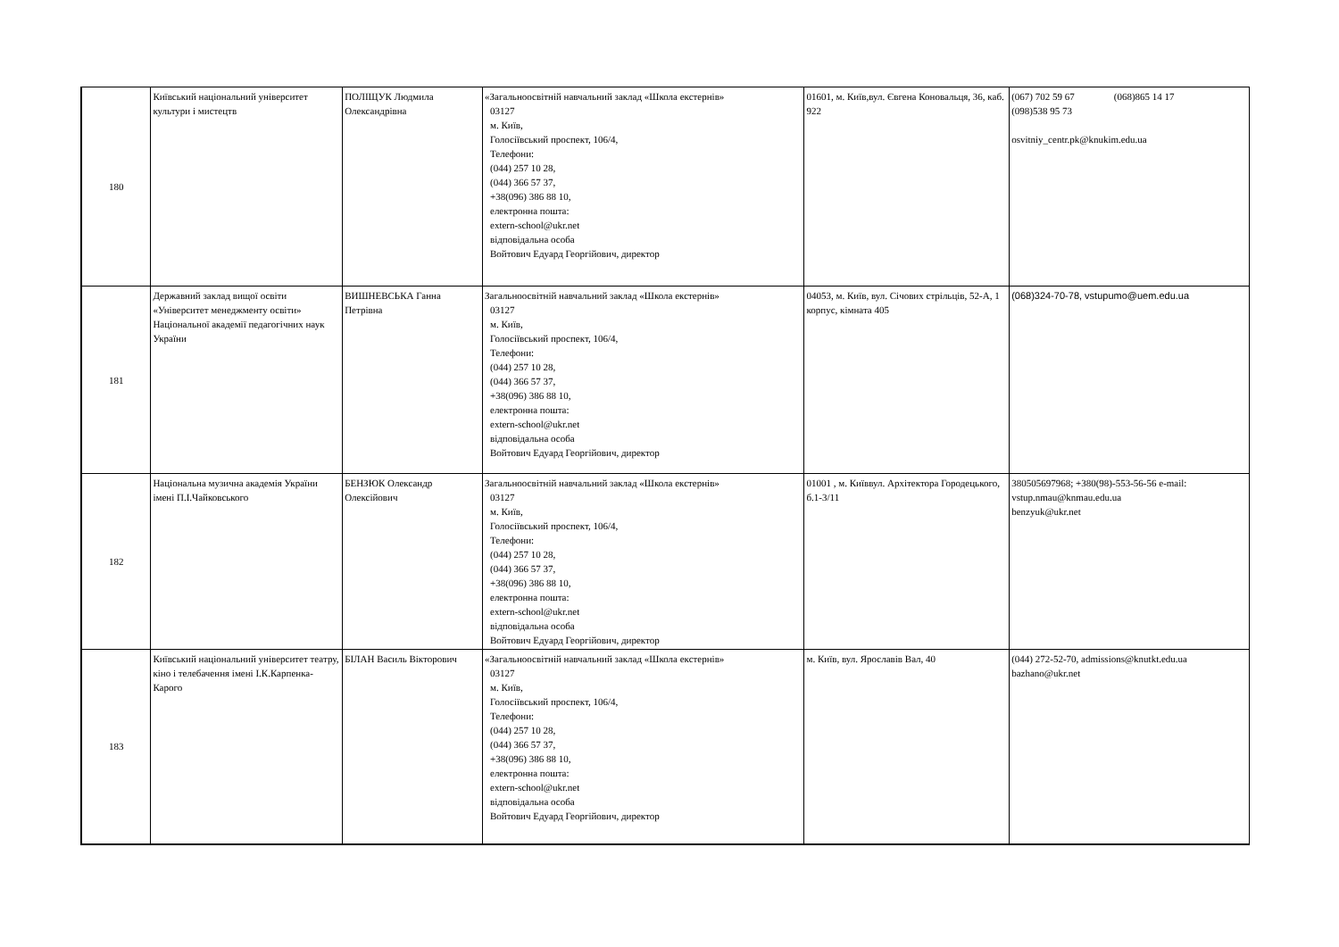| 180 | Київський національний університет культури і мистецтв | ПОЛІЩУК Людмила Олександрівна | «Загальноосвітній навчальний заклад «Школа екстернів» 03127 м. Київ, Голосіївський проспект, 106/4, Телефони: (044) 257 10 28, (044) 366 57 37, +38(096) 386 88 10, електронна пошта: extern-school@ukr.net відповідальна особа Войтович Едуард Георгійович, директор | 01601, м. Київ,вул. Євгена Коновальця, 36, каб. 922 | (067) 702 59 67 (068)865 14 17 (098)538 95 73 osvitniy_centr.pk@knukim.edu.ua |
| 181 | Державний заклад вищої освіти «Університет менеджменту освіти» Національної академії педагогічних наук України | ВИШНЕВСЬКА Ганна Петрівна | Загальноосвітній навчальний заклад «Школа екстернів» 03127 м. Київ, Голосіївський проспект, 106/4, Телефони: (044) 257 10 28, (044) 366 57 37, +38(096) 386 88 10, електронна пошта: extern-school@ukr.net відповідальна особа Войтович Едуард Георгійович, директор | 04053, м. Київ, вул. Січових стрільців, 52-А, 1 корпус, кімната 405 | (068)324-70-78, vstupumo@uem.edu.ua |
| 182 | Національна музична академія України імені П.І.Чайковського | БЕНЗЮК Олександр Олексійович | Загальноосвітній навчальний заклад «Школа екстернів» 03127 м. Київ, Голосіївський проспект, 106/4, Телефони: (044) 257 10 28, (044) 366 57 37, +38(096) 386 88 10, електронна пошта: extern-school@ukr.net відповідальна особа Войтович Едуард Георгійович, директор | 01001 , м. Київвул. Архітектора Городецького, б.1-3/11 | 380505697968; +380(98)-553-56-56 e-mail: vstup.nmau@knmau.edu.ua benzyuk@ukr.net |
| 183 | Київський національний університет театру, кіно і телебачення імені І.К.Карпенка-Карого | БІЛАН Василь Вікторович | «Загальноосвітній навчальний заклад «Школа екстернів» 03127 м. Київ, Голосіївський проспект, 106/4, Телефони: (044) 257 10 28, (044) 366 57 37, +38(096) 386 88 10, електронна пошта: extern-school@ukr.net відповідальна особа Войтович Едуард Георгійович, директор | м. Київ, вул. Ярославів Вал, 40 | (044) 272-52-70, admissions@knutkt.edu.ua bazhano@ukr.net |